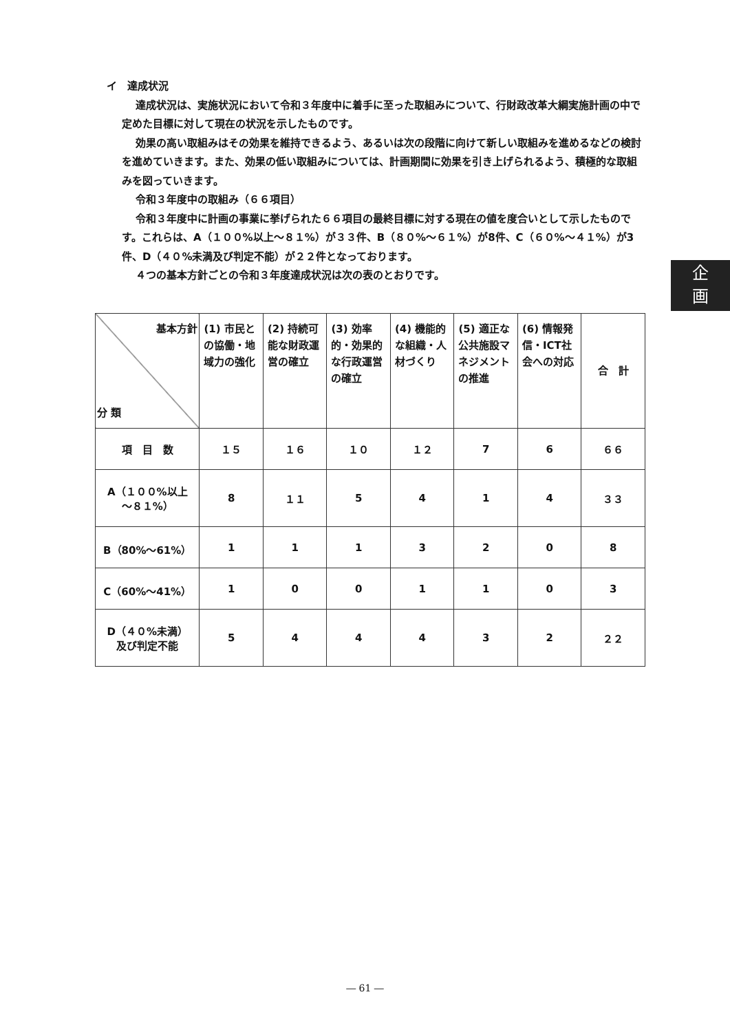イ　達成状況
達成状況は、実施状況において令和３年度中に着手に至った取組みについて、行財政改革大綱実施計画の中で定めた目標に対して現在の状況を示したものです。
効果の高い取組みはその効果を維持できるよう、あるいは次の段階に向けて新しい取組みを進めるなどの検討を進めていきます。また、効果の低い取組みについては、計画期間に効果を引き上げられるよう、積極的な取組みを図っていきます。
令和３年度中の取組み（６６項目）
令和３年度中に計画の事業に挙げられた６６項目の最終目標に対する現在の値を度合いとして示したものです。これらは、A（１００%以上～８１%）が３３件、B（８０%～６１%）が8件、C（６０%～４１%）が3件、D（４０%未満及び判定不能）が２２件となっております。
４つの基本方針ごとの令和３年度達成状況は次の表のとおりです。
企
画
| 基本方針 分 類 | (1) 市民との協働・地域力の強化 | (2) 持続可能な財政運営の確立 | (3) 効率的・効果的な行政運営の確立 | (4) 機能的な組織・人材づくり | (5) 適正な公共施設マネジメントの推進 | (6) 情報発信・ICT社会への対応 | 合 計 |
| --- | --- | --- | --- | --- | --- | --- | --- |
| 項 目 数 | １５ | １６ | １０ | １２ | 7 | 6 | ６６ |
| A（１００%以上 ～８１%） | 8 | １１ | 5 | 4 | 1 | 4 | ３３ |
| B（80%～61%） | 1 | 1 | 1 | 3 | 2 | 0 | 8 |
| C（60%～41%） | 1 | 0 | 0 | 1 | 1 | 0 | 3 |
| D（４０%未満） 及び判定不能 | 5 | 4 | 4 | 4 | 3 | 2 | ２２ |
― 61 ―